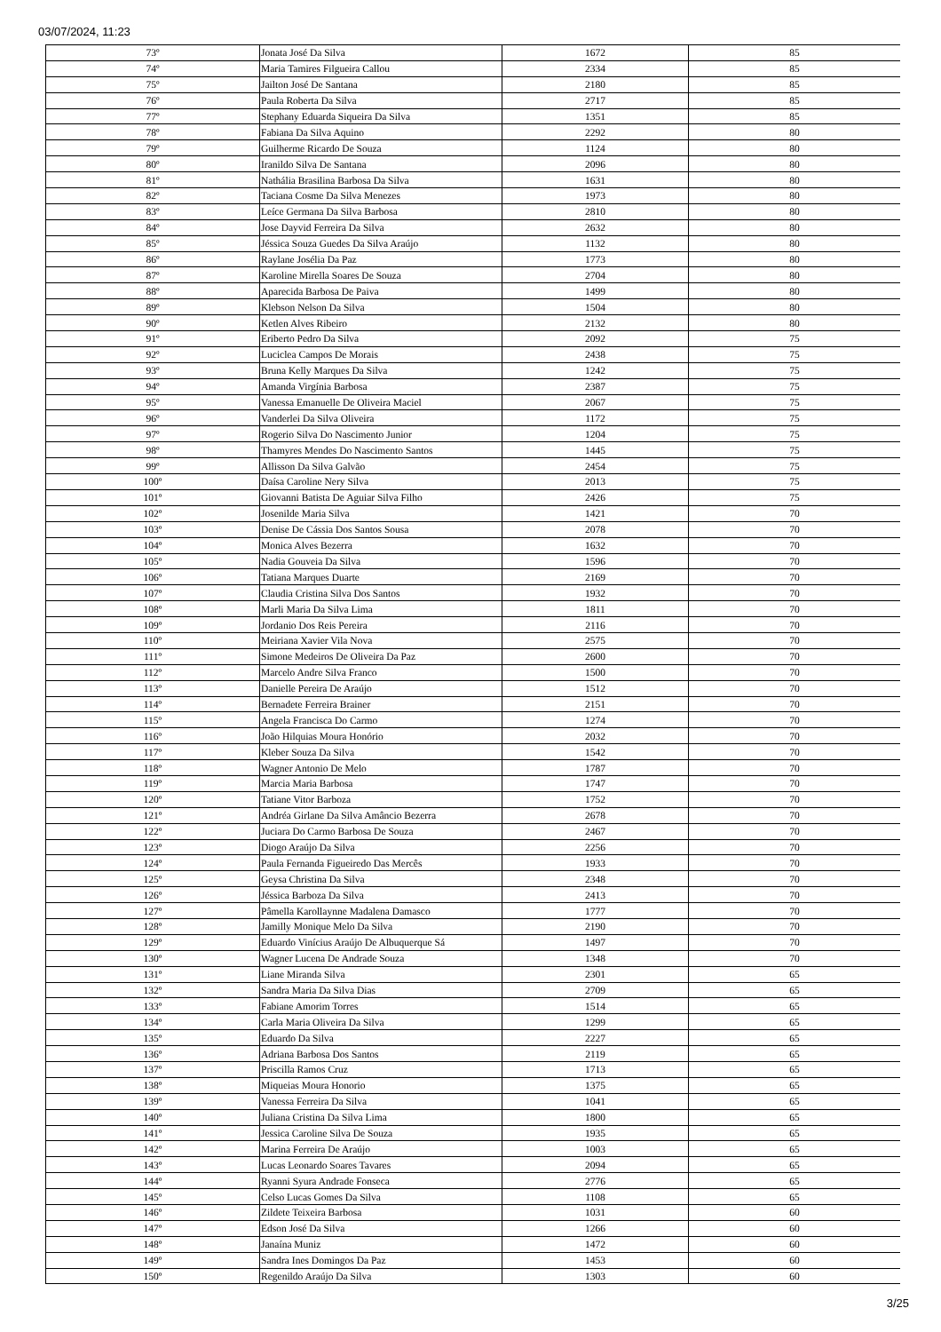03/07/2024, 11:23
| 73º | Jonata José Da Silva | 1672 | 85 |
| 74º | Maria Tamires Filgueira Callou | 2334 | 85 |
| 75º | Jailton José De Santana | 2180 | 85 |
| 76º | Paula Roberta Da Silva | 2717 | 85 |
| 77º | Stephany Eduarda Siqueira Da Silva | 1351 | 85 |
| 78º | Fabiana Da Silva Aquino | 2292 | 80 |
| 79º | Guilherme Ricardo De Souza | 1124 | 80 |
| 80º | Iranildo Silva De Santana | 2096 | 80 |
| 81º | Nathália Brasilina Barbosa Da Silva | 1631 | 80 |
| 82º | Taciana Cosme Da Silva Menezes | 1973 | 80 |
| 83º | Leíce Germana Da Silva Barbosa | 2810 | 80 |
| 84º | Jose Dayvid Ferreira Da Silva | 2632 | 80 |
| 85º | Jéssica Souza Guedes Da Silva Araújo | 1132 | 80 |
| 86º | Raylane Josélia Da Paz | 1773 | 80 |
| 87º | Karoline Mirella Soares De Souza | 2704 | 80 |
| 88º | Aparecida Barbosa De Paiva | 1499 | 80 |
| 89º | Klebson Nelson Da Silva | 1504 | 80 |
| 90º | Ketlen Alves Ribeiro | 2132 | 80 |
| 91º | Eriberto Pedro Da Silva | 2092 | 75 |
| 92º | Luciclea Campos De Morais | 2438 | 75 |
| 93º | Bruna Kelly Marques Da Silva | 1242 | 75 |
| 94º | Amanda Virgínia Barbosa | 2387 | 75 |
| 95º | Vanessa Emanuelle De Oliveira Maciel | 2067 | 75 |
| 96º | Vanderlei Da Silva Oliveira | 1172 | 75 |
| 97º | Rogerio Silva Do Nascimento Junior | 1204 | 75 |
| 98º | Thamyres Mendes Do Nascimento Santos | 1445 | 75 |
| 99º | Allisson Da Silva Galvão | 2454 | 75 |
| 100º | Daísa Caroline Nery Silva | 2013 | 75 |
| 101º | Giovanni Batista De Aguiar Silva Filho | 2426 | 75 |
| 102º | Josenilde Maria Silva | 1421 | 70 |
| 103º | Denise De Cássia Dos Santos Sousa | 2078 | 70 |
| 104º | Monica Alves Bezerra | 1632 | 70 |
| 105º | Nadia Gouveia Da Silva | 1596 | 70 |
| 106º | Tatiana Marques Duarte | 2169 | 70 |
| 107º | Claudia Cristina Silva Dos Santos | 1932 | 70 |
| 108º | Marli Maria Da Silva Lima | 1811 | 70 |
| 109º | Jordanio Dos Reis Pereira | 2116 | 70 |
| 110º | Meiriana Xavier Vila Nova | 2575 | 70 |
| 111º | Simone Medeiros De Oliveira Da Paz | 2600 | 70 |
| 112º | Marcelo Andre Silva Franco | 1500 | 70 |
| 113º | Danielle Pereira De Araújo | 1512 | 70 |
| 114º | Bernadete Ferreira Brainer | 2151 | 70 |
| 115º | Angela Francisca Do Carmo | 1274 | 70 |
| 116º | João Hilquias Moura Honório | 2032 | 70 |
| 117º | Kleber Souza Da Silva | 1542 | 70 |
| 118º | Wagner Antonio De Melo | 1787 | 70 |
| 119º | Marcia Maria Barbosa | 1747 | 70 |
| 120º | Tatiane Vitor Barboza | 1752 | 70 |
| 121º | Andréa Girlane Da Silva Amâncio Bezerra | 2678 | 70 |
| 122º | Juciara Do Carmo Barbosa De Souza | 2467 | 70 |
| 123º | Diogo Araújo Da Silva | 2256 | 70 |
| 124º | Paula Fernanda Figueiredo Das Mercês | 1933 | 70 |
| 125º | Geysa Christina Da Silva | 2348 | 70 |
| 126º | Jéssica Barboza Da Silva | 2413 | 70 |
| 127º | Pâmella Karollaynne Madalena Damasco | 1777 | 70 |
| 128º | Jamilly Monique Melo Da Silva | 2190 | 70 |
| 129º | Eduardo Vinícius Araújo De Albuquerque Sá | 1497 | 70 |
| 130º | Wagner Lucena De Andrade Souza | 1348 | 70 |
| 131º | Liane Miranda Silva | 2301 | 65 |
| 132º | Sandra Maria Da Silva Dias | 2709 | 65 |
| 133º | Fabiane Amorim Torres | 1514 | 65 |
| 134º | Carla Maria Oliveira Da Silva | 1299 | 65 |
| 135º | Eduardo Da Silva | 2227 | 65 |
| 136º | Adriana Barbosa Dos Santos | 2119 | 65 |
| 137º | Priscilla Ramos Cruz | 1713 | 65 |
| 138º | Miqueias Moura Honorio | 1375 | 65 |
| 139º | Vanessa Ferreira Da Silva | 1041 | 65 |
| 140º | Juliana Cristina Da Silva Lima | 1800 | 65 |
| 141º | Jessica Caroline Silva De Souza | 1935 | 65 |
| 142º | Marina Ferreira De Araújo | 1003 | 65 |
| 143º | Lucas Leonardo Soares Tavares | 2094 | 65 |
| 144º | Ryanni Syura Andrade Fonseca | 2776 | 65 |
| 145º | Celso Lucas Gomes Da Silva | 1108 | 65 |
| 146º | Zildete Teixeira Barbosa | 1031 | 60 |
| 147º | Edson José Da Silva | 1266 | 60 |
| 148º | Janaína Muniz | 1472 | 60 |
| 149º | Sandra Ines Domingos Da Paz | 1453 | 60 |
| 150º | Regenildo Araújo Da Silva | 1303 | 60 |
3/25